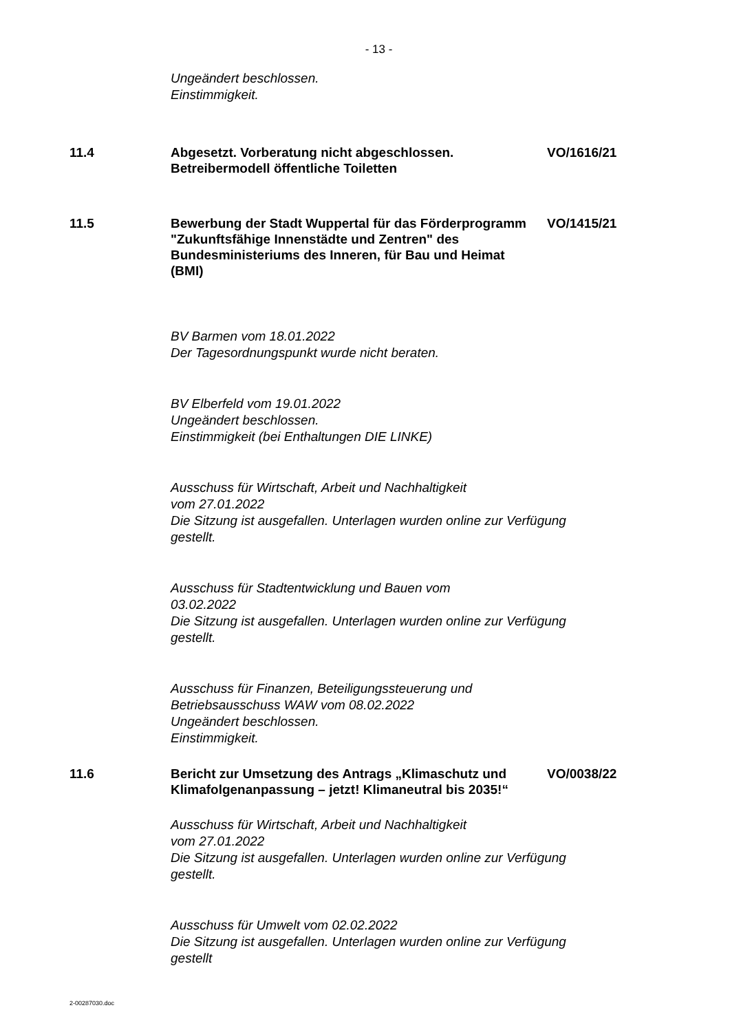- 13 -
Ungeändert beschlossen.
Einstimmigkeit.
11.4 Abgesetzt. Vorberatung nicht abgeschlossen.
Betreibermodell öffentliche Toiletten
VO/1616/21
11.5 Bewerbung der Stadt Wuppertal für das Förderprogramm "Zukunftsfähige Innenstädte und Zentren" des Bundesministeriums des Inneren, für Bau und Heimat (BMI)
VO/1415/21
BV Barmen vom 18.01.2022
Der Tagesordnungspunkt wurde nicht beraten.
BV Elberfeld vom 19.01.2022
Ungeändert beschlossen.
Einstimmigkeit (bei Enthaltungen DIE LINKE)
Ausschuss für Wirtschaft, Arbeit und Nachhaltigkeit
vom 27.01.2022
Die Sitzung ist ausgefallen. Unterlagen wurden online zur Verfügung
gestellt.
Ausschuss für Stadtentwicklung und Bauen vom
03.02.2022
Die Sitzung ist ausgefallen. Unterlagen wurden online zur Verfügung
gestellt.
Ausschuss für Finanzen, Beteiligungssteuerung und
Betriebsausschuss WAW vom 08.02.2022
Ungeändert beschlossen.
Einstimmigkeit.
11.6 Bericht zur Umsetzung des Antrags „Klimaschutz und Klimafolgenanpassung – jetzt! Klimaneutral bis 2035!“
VO/0038/22
Ausschuss für Wirtschaft, Arbeit und Nachhaltigkeit
vom 27.01.2022
Die Sitzung ist ausgefallen. Unterlagen wurden online zur Verfügung
gestellt.
Ausschuss für Umwelt vom 02.02.2022
Die Sitzung ist ausgefallen. Unterlagen wurden online zur Verfügung
gestellt
2-00287030.doc